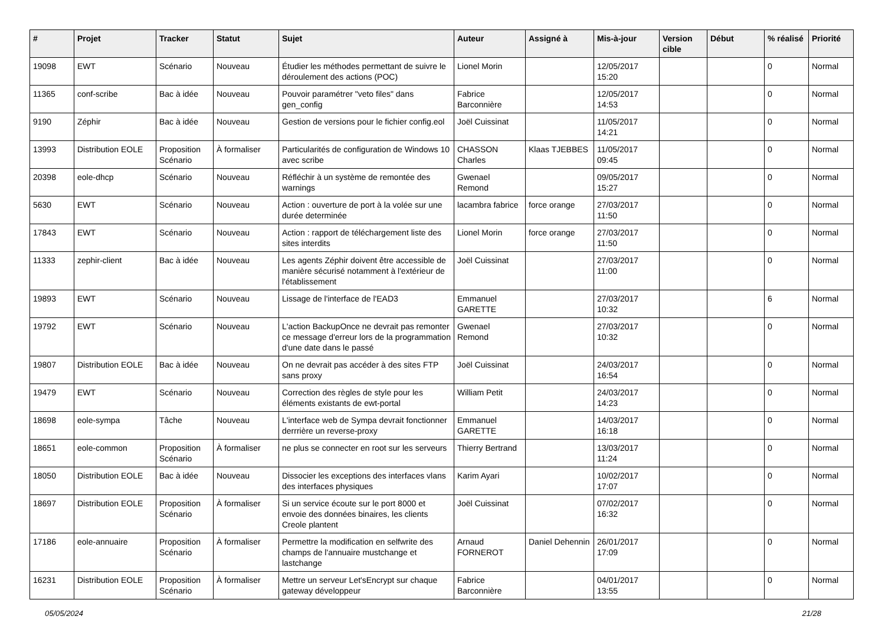| # | Projet | Tracker | Statut | Sujet | Auteur | Assigné à | Mis-à-jour | Version cible | Début | % réalisé | Priorité |
| --- | --- | --- | --- | --- | --- | --- | --- | --- | --- | --- | --- |
| 19098 | EWT | Scénario | Nouveau | Étudier les méthodes permettant de suivre le déroulement des actions (POC) | Lionel Morin | | 12/05/2017 15:20 | | | 0 | Normal |
| 11365 | conf-scribe | Bac à idée | Nouveau | Pouvoir paramétrer "veto files" dans gen_config | Fabrice Barconnière | | 12/05/2017 14:53 | | | 0 | Normal |
| 9190 | Zéphir | Bac à idée | Nouveau | Gestion de versions pour le fichier config.eol | Joël Cuissinat | | 11/05/2017 14:21 | | | 0 | Normal |
| 13993 | Distribution EOLE | Proposition Scénario | À formaliser | Particularités de configuration de Windows 10 avec scribe | CHASSON Charles | Klaas TJEBBES | 11/05/2017 09:45 | | | 0 | Normal |
| 20398 | eole-dhcp | Scénario | Nouveau | Réfléchir à un système de remontée des warnings | Gwenael Remond | | 09/05/2017 15:27 | | | 0 | Normal |
| 5630 | EWT | Scénario | Nouveau | Action : ouverture de port à la volée sur une durée determinée | lacambra fabrice | force orange | 27/03/2017 11:50 | | | 0 | Normal |
| 17843 | EWT | Scénario | Nouveau | Action : rapport de téléchargement liste des sites interdits | Lionel Morin | force orange | 27/03/2017 11:50 | | | 0 | Normal |
| 11333 | zephir-client | Bac à idée | Nouveau | Les agents Zéphir doivent être accessible de manière sécurisé notamment à l'extérieur de l'établissement | Joël Cuissinat | | 27/03/2017 11:00 | | | 0 | Normal |
| 19893 | EWT | Scénario | Nouveau | Lissage de l'interface de l'EAD3 | Emmanuel GARETTE | | 27/03/2017 10:32 | | | 6 | Normal |
| 19792 | EWT | Scénario | Nouveau | L'action BackupOnce ne devrait pas remonter ce message d'erreur lors de la programmation d'une date dans le passé | Gwenael Remond | | 27/03/2017 10:32 | | | 0 | Normal |
| 19807 | Distribution EOLE | Bac à idée | Nouveau | On ne devrait pas accéder à des sites FTP sans proxy | Joël Cuissinat | | 24/03/2017 16:54 | | | 0 | Normal |
| 19479 | EWT | Scénario | Nouveau | Correction des règles de style pour les éléments existants de ewt-portal | William Petit | | 24/03/2017 14:23 | | | 0 | Normal |
| 18698 | eole-sympa | Tâche | Nouveau | L'interface web de Sympa devrait fonctionner derrrière un reverse-proxy | Emmanuel GARETTE | | 14/03/2017 16:18 | | | 0 | Normal |
| 18651 | eole-common | Proposition Scénario | À formaliser | ne plus se connecter en root sur les serveurs | Thierry Bertrand | | 13/03/2017 11:24 | | | 0 | Normal |
| 18050 | Distribution EOLE | Bac à idée | Nouveau | Dissocier les exceptions des interfaces vlans des interfaces physiques | Karim Ayari | | 10/02/2017 17:07 | | | 0 | Normal |
| 18697 | Distribution EOLE | Proposition Scénario | À formaliser | Si un service écoute sur le port 8000 et envoie des données binaires, les clients Creole plantent | Joël Cuissinat | | 07/02/2017 16:32 | | | 0 | Normal |
| 17186 | eole-annuaire | Proposition Scénario | À formaliser | Permettre la modification en selfwrite des champs de l'annuaire mustchange et lastchange | Arnaud FORNEROT | Daniel Dehennin | 26/01/2017 17:09 | | | 0 | Normal |
| 16231 | Distribution EOLE | Proposition Scénario | À formaliser | Mettre un serveur Let'sEncrypt sur chaque gateway développeur | Fabrice Barconnière | | 04/01/2017 13:55 | | | 0 | Normal |
05/05/2024 21/28